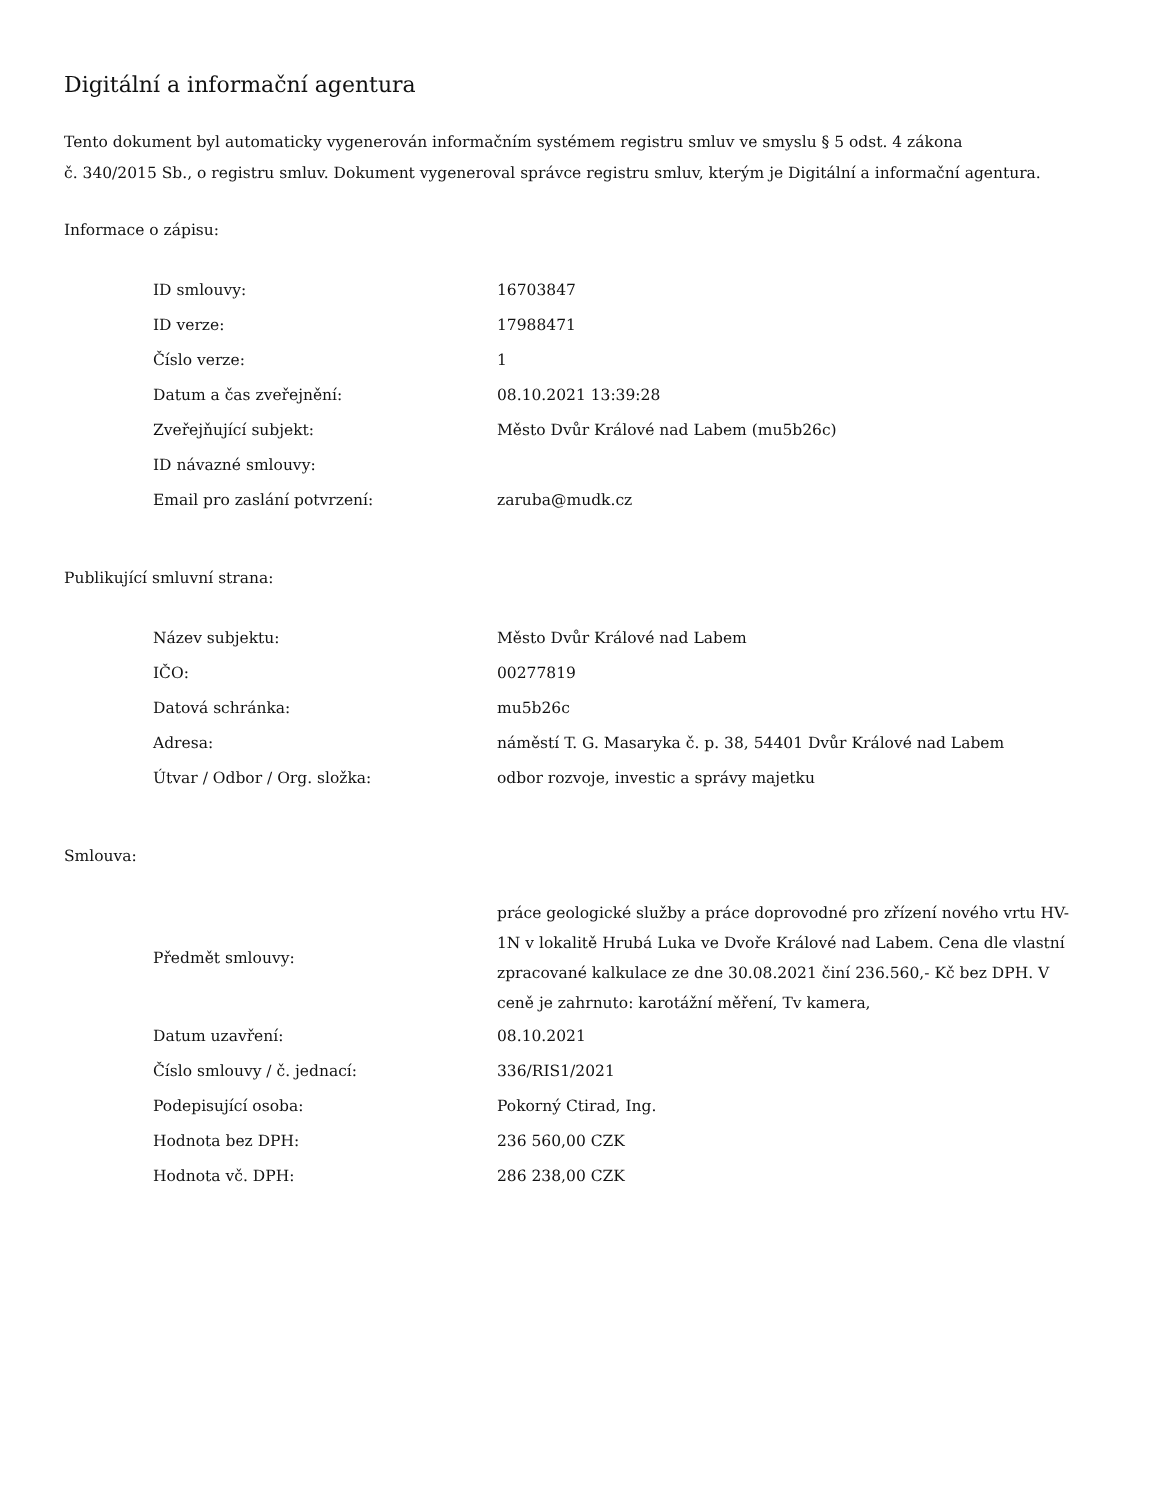Digitální a informační agentura
Tento dokument byl automaticky vygenerován informačním systémem registru smluv ve smyslu § 5 odst. 4 zákona
č. 340/2015 Sb., o registru smluv. Dokument vygeneroval správce registru smluv, kterým je Digitální a informační agentura.
Informace o zápisu:
| ID smlouvy: | 16703847 |
| ID verze: | 17988471 |
| Číslo verze: | 1 |
| Datum a čas zveřejnění: | 08.10.2021 13:39:28 |
| Zveřejňující subjekt: | Město Dvůr Králové nad Labem (mu5b26c) |
| ID návazné smlouvy: | |
| Email pro zaslání potvrzení: | zaruba@mudk.cz |
Publikující smluvní strana:
| Název subjektu: | Město Dvůr Králové nad Labem |
| IČO: | 00277819 |
| Datová schránka: | mu5b26c |
| Adresa: | náměstí T. G. Masaryka č. p. 38, 54401 Dvůr Králové nad Labem |
| Útvar / Odbor / Org. složka: | odbor rozvoje, investic a správy majetku |
Smlouva:
| Předmět smlouvy: | práce geologické služby a práce doprovodné pro zřízení nového vrtu HV-1N v lokalitě Hrubá Luka ve Dvoře Králové nad Labem. Cena dle vlastní zpracované kalkulace ze dne 30.08.2021 činí 236.560,- Kč bez DPH. V ceně je zahrnuto: karotážní měření, Tv kamera, |
| Datum uzavření: | 08.10.2021 |
| Číslo smlouvy / č. jednací: | 336/RIS1/2021 |
| Podepisující osoba: | Pokorný Ctirad, Ing. |
| Hodnota bez DPH: | 236 560,00 CZK |
| Hodnota vč. DPH: | 286 238,00 CZK |